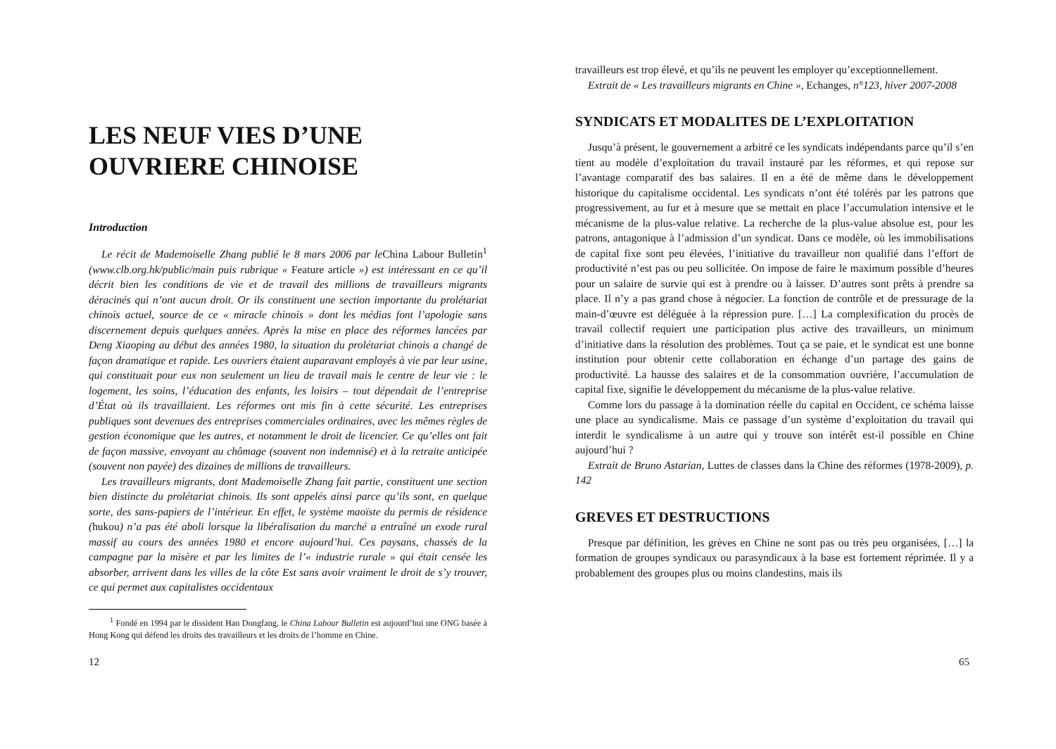LES NEUF VIES D’UNE
OUVRIERE CHINOISE
Introduction
Le récit de Mademoiselle Zhang publié le 8 mars 2006 par le China Labour Bulletin<sup>1</sup> (www.clb.org.hk/public/main puis rubrique « Feature article ») est intéressant en ce qu’il décrit bien les conditions de vie et de travail des millions de travailleurs migrants déracinés qui n’ont aucun droit. Or ils constituent une section importante du prolétariat chinois actuel, source de ce « miracle chinois » dont les médias font l’apologie sans discernement depuis quelques années. Après la mise en place des réformes lancées par Deng Xiaoping au début des années 1980, la situation du prolétariat chinois a changé de façon dramatique et rapide. Les ouvriers étaient auparavant employés à vie par leur usine, qui constituait pour eux non seulement un lieu de travail mais le centre de leur vie : le logement, les soins, l’éducation des enfants, les loisirs – tout dépendait de l’entreprise d’État où ils travaillaient. Les réformes ont mis fin à cette sécurité. Les entreprises publiques sont devenues des entreprises commerciales ordinaires, avec les mêmes règles de gestion économique que les autres, et notamment le droit de licencier. Ce qu’elles ont fait de façon massive, envoyant au chômage (souvent non indemnisé) et à la retraite anticipée (souvent non payée) des dizaines de millions de travailleurs.
Les travailleurs migrants, dont Mademoiselle Zhang fait partie, constituent une section bien distincte du prolétariat chinois. Ils sont appelés ainsi parce qu’ils sont, en quelque sorte, des sans-papiers de l’intérieur. En effet, le système maoïste du permis de résidence (hukou) n’a pas été aboli lorsque la libéralisation du marché a entraîné un exode rural massif au cours des années 1980 et encore aujourd’hui. Ces paysans, chassés de la campagne par la misère et par les limites de l’« industrie rurale » qui était censée les absorber, arrivent dans les villes de la côte Est sans avoir vraiment le droit de s’y trouver, ce qui permet aux capitalistes occidentaux
<sup>1</sup> Fondé en 1994 par le dissident Han Dongfang, le China Labour Bulletin est aujourd’hui une ONG basée à Hong Kong qui défend les droits des travailleurs et les droits de l’homme en Chine.
12
travailleurs est trop élevé, et qu’ils ne peuvent les employer qu’exceptionnellement.
Extrait de « Les travailleurs migrants en Chine », Echanges, n°123, hiver 2007-2008
SYNDICATS ET MODALITES DE L’EXPLOITATION
Jusqu’à présent, le gouvernement a arbitré ce les syndicats indépendants parce qu’il s’en tient au modèle d’exploitation du travail instauré par les réformes, et qui repose sur l’avantage comparatif des bas salaires. Il en a été de même dans le développement historique du capitalisme occidental. Les syndicats n’ont été tolérés par les patrons que progressivement, au fur et à mesure que se mettait en place l’accumulation intensive et le mécanisme de la plus-value relative. La recherche de la plus-value absolue est, pour les patrons, antagonique à l’admission d’un syndicat. Dans ce modèle, où les immobilisations de capital fixe sont peu élevées, l’initiative du travailleur non qualifié dans l’effort de productivité n’est pas ou peu sollicitée. On impose de faire le maximum possible d’heures pour un salaire de survie qui est à prendre ou à laisser. D’autres sont prêts à prendre sa place. Il n’y a pas grand chose à négocier. La fonction de contrôle et de pressurage de la main-d’œuvre est déléguée à la répression pure. […] La complexification du procès de travail collectif requiert une participation plus active des travailleurs, un minimum d’initiative dans la résolution des problèmes. Tout ça se paie, et le syndicat est une bonne institution pour obtenir cette collaboration en échange d’un partage des gains de productivité. La hausse des salaires et de la consommation ouvrière, l’accumulation de capital fixe, signifie le développement du mécanisme de la plus-value relative.
Comme lors du passage à la domination réelle du capital en Occident, ce schéma laisse une place au syndicalisme. Mais ce passage d’un système d’exploitation du travail qui interdit le syndicalisme à un autre qui y trouve son intérêt est-il possible en Chine aujourd’hui ?
Extrait de Bruno Astarian, Luttes de classes dans la Chine des réformes (1978-2009), p. 142
GREVES ET DESTRUCTIONS
Presque par définition, les grèves en Chine ne sont pas ou très peu organisées, […] la formation de groupes syndicaux ou parasyndicaux à la base est fortement réprimée. Il y a probablement des groupes plus ou moins clandestins, mais ils
65